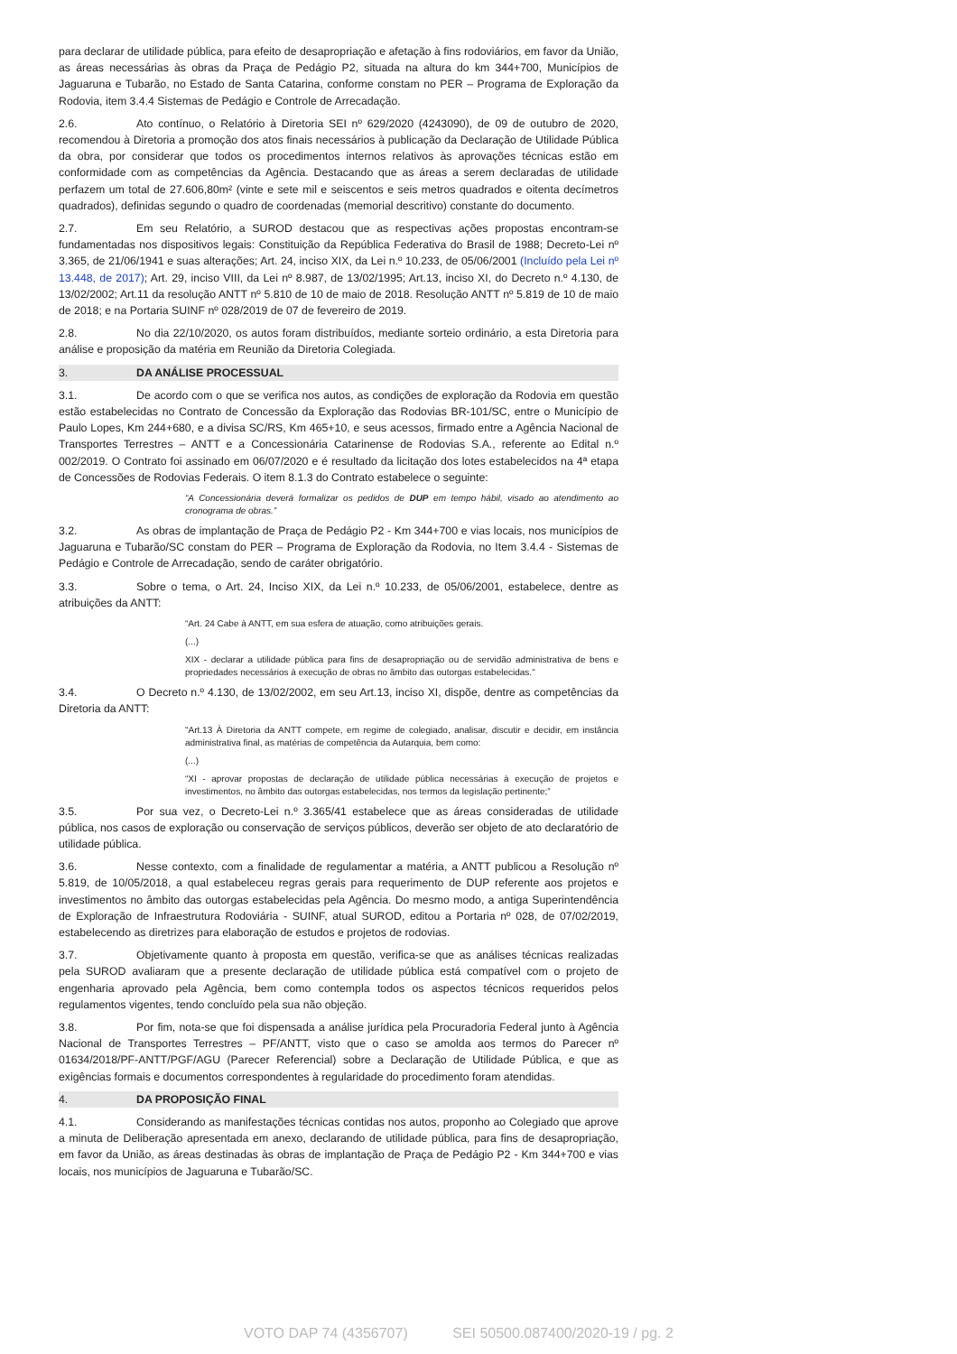para declarar de utilidade pública, para efeito de desapropriação e afetação à fins rodoviários, em favor da União, as áreas necessárias às obras da Praça de Pedágio P2, situada na altura do km 344+700, Municípios de Jaguaruna e Tubarão, no Estado de Santa Catarina, conforme constam no PER – Programa de Exploração da Rodovia, item 3.4.4 Sistemas de Pedágio e Controle de Arrecadação.
2.6. Ato contínuo, o Relatório à Diretoria SEI nº 629/2020 (4243090), de 09 de outubro de 2020, recomendou à Diretoria a promoção dos atos finais necessários à publicação da Declaração de Utilidade Pública da obra, por considerar que todos os procedimentos internos relativos às aprovações técnicas estão em conformidade com as competências da Agência. Destacando que as áreas a serem declaradas de utilidade perfazem um total de 27.606,80m² (vinte e sete mil e seiscentos e seis metros quadrados e oitenta decímetros quadrados), definidas segundo o quadro de coordenadas (memorial descritivo) constante do documento.
2.7. Em seu Relatório, a SUROD destacou que as respectivas ações propostas encontram-se fundamentadas nos dispositivos legais: Constituição da República Federativa do Brasil de 1988; Decreto-Lei nº 3.365, de 21/06/1941 e suas alterações; Art. 24, inciso XIX, da Lei n.º 10.233, de 05/06/2001 (Incluído pela Lei nº 13.448, de 2017); Art. 29, inciso VIII, da Lei nº 8.987, de 13/02/1995; Art.13, inciso XI, do Decreto n.º 4.130, de 13/02/2002; Art.11 da resolução ANTT nº 5.810 de 10 de maio de 2018. Resolução ANTT nº 5.819 de 10 de maio de 2018; e na Portaria SUINF nº 028/2019 de 07 de fevereiro de 2019.
2.8. No dia 22/10/2020, os autos foram distribuídos, mediante sorteio ordinário, a esta Diretoria para análise e proposição da matéria em Reunião da Diretoria Colegiada.
3. DA ANÁLISE PROCESSUAL
3.1. De acordo com o que se verifica nos autos, as condições de exploração da Rodovia em questão estão estabelecidas no Contrato de Concessão da Exploração das Rodovias BR-101/SC, entre o Município de Paulo Lopes, Km 244+680, e a divisa SC/RS, Km 465+10, e seus acessos, firmado entre a Agência Nacional de Transportes Terrestres – ANTT e a Concessionária Catarinense de Rodovias S.A., referente ao Edital n.º 002/2019. O Contrato foi assinado em 06/07/2020 e é resultado da licitação dos lotes estabelecidos na 4ª etapa de Concessões de Rodovias Federais. O item 8.1.3 do Contrato estabelece o seguinte:
“A Concessionária deverá formalizar os pedidos de DUP em tempo hábil, visado ao atendimento ao cronograma de obras.”
3.2. As obras de implantação de Praça de Pedágio P2 - Km 344+700 e vias locais, nos municípios de Jaguaruna e Tubarão/SC constam do PER – Programa de Exploração da Rodovia, no Item 3.4.4 - Sistemas de Pedágio e Controle de Arrecadação, sendo de caráter obrigatório.
3.3. Sobre o tema, o Art. 24, Inciso XIX, da Lei n.º 10.233, de 05/06/2001, estabelece, dentre as atribuições da ANTT:
“Art. 24 Cabe à ANTT, em sua esfera de atuação, como atribuições gerais.
(...)
XIX - declarar a utilidade pública para fins de desapropriação ou de servidão administrativa de bens e propriedades necessários à execução de obras no âmbito das outorgas estabelecidas."
3.4. O Decreto n.º 4.130, de 13/02/2002, em seu Art.13, inciso XI, dispõe, dentre as competências da Diretoria da ANTT:
"Art.13 À Diretoria da ANTT compete, em regime de colegiado, analisar, discutir e decidir, em instância administrativa final, as matérias de competência da Autarquia, bem como:
(...)
“XI - aprovar propostas de declaração de utilidade pública necessárias à execução de projetos e investimentos, no âmbito das outorgas estabelecidas, nos termos da legislação pertinente;”
3.5. Por sua vez, o Decreto-Lei n.º 3.365/41 estabelece que as áreas consideradas de utilidade pública, nos casos de exploração ou conservação de serviços públicos, deverão ser objeto de ato declaratório de utilidade pública.
3.6. Nesse contexto, com a finalidade de regulamentar a matéria, a ANTT publicou a Resolução nº 5.819, de 10/05/2018, a qual estabeleceu regras gerais para requerimento de DUP referente aos projetos e investimentos no âmbito das outorgas estabelecidas pela Agência. Do mesmo modo, a antiga Superintendência de Exploração de Infraestrutura Rodoviária - SUINF, atual SUROD, editou a Portaria nº 028, de 07/02/2019, estabelecendo as diretrizes para elaboração de estudos e projetos de rodovias.
3.7. Objetivamente quanto à proposta em questão, verifica-se que as análises técnicas realizadas pela SUROD avaliaram que a presente declaração de utilidade pública está compatível com o projeto de engenharia aprovado pela Agência, bem como contempla todos os aspectos técnicos requeridos pelos regulamentos vigentes, tendo concluído pela sua não objeção.
3.8. Por fim, nota-se que foi dispensada a análise jurídica pela Procuradoria Federal junto à Agência Nacional de Transportes Terrestres – PF/ANTT, visto que o caso se amolda aos termos do Parecer nº 01634/2018/PF-ANTT/PGF/AGU (Parecer Referencial) sobre a Declaração de Utilidade Pública, e que as exigências formais e documentos correspondentes à regularidade do procedimento foram atendidas.
4. DA PROPOSIÇÃO FINAL
4.1. Considerando as manifestações técnicas contidas nos autos, proponho ao Colegiado que aprove a minuta de Deliberação apresentada em anexo, declarando de utilidade pública, para fins de desapropriação, em favor da União, as áreas destinadas às obras de implantação de Praça de Pedágio P2 - Km 344+700 e vias locais, nos municípios de Jaguaruna e Tubarão/SC.
VOTO DAP 74 (4356707) SEI 50500.087400/2020-19 / pg. 2